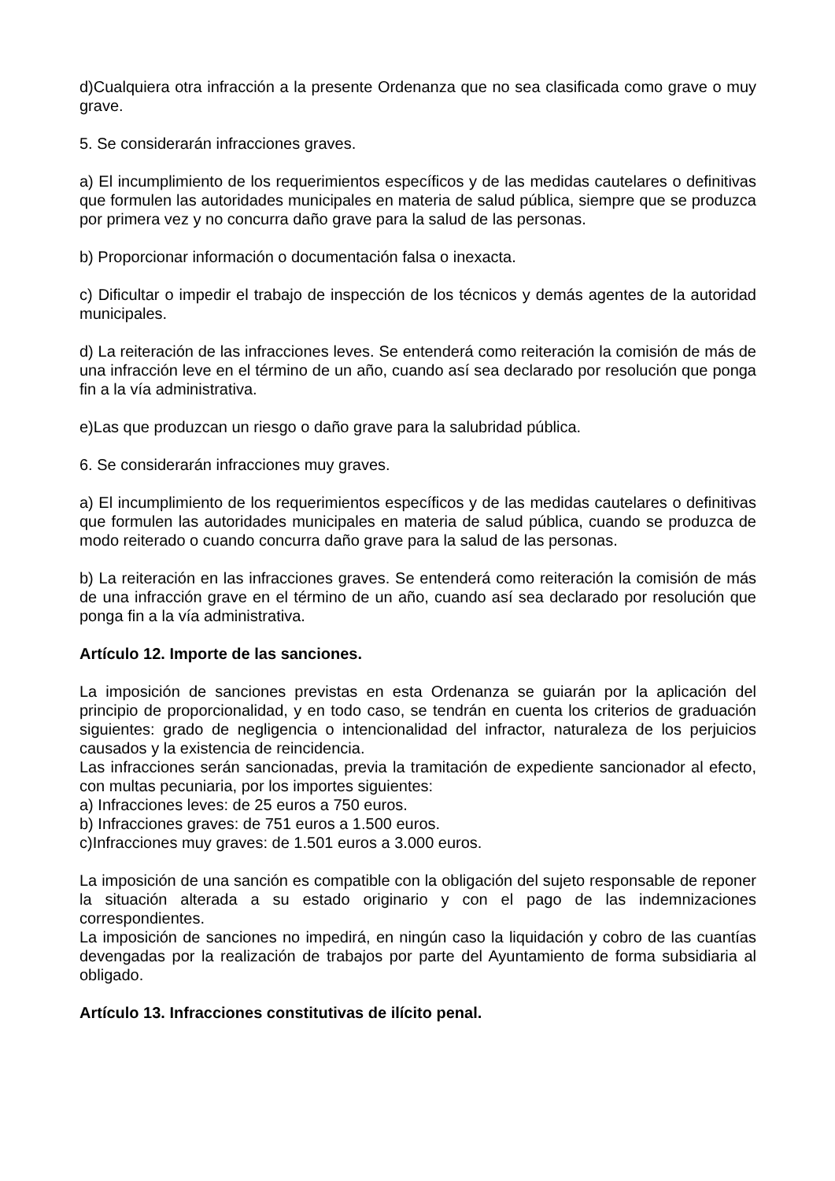d)Cualquiera otra infracción a la presente Ordenanza que no sea clasificada como grave o muy grave.
5. Se considerarán infracciones graves.
a) El incumplimiento de los requerimientos específicos y de las medidas cautelares o definitivas que formulen las autoridades municipales en materia de salud pública, siempre que se produzca por primera vez y no concurra daño grave para la salud de las personas.
b) Proporcionar información o documentación falsa o inexacta.
c) Dificultar o impedir el trabajo de inspección de los técnicos y demás agentes de la autoridad municipales.
d) La reiteración de las infracciones leves. Se entenderá como reiteración la comisión de más de una infracción leve en el término de un año, cuando así sea declarado por resolución que ponga fin a la vía administrativa.
e)Las que produzcan un riesgo o daño grave para la salubridad pública.
6. Se considerarán infracciones muy graves.
a) El incumplimiento de los requerimientos específicos y de las medidas cautelares o definitivas que formulen las autoridades municipales en materia de salud pública, cuando se produzca de modo reiterado o cuando concurra daño grave para la salud de las personas.
b) La reiteración en las infracciones graves. Se entenderá como reiteración la comisión de más de una infracción grave en el término de un año, cuando así sea declarado por resolución que ponga fin a la vía administrativa.
Artículo 12. Importe de las sanciones.
La imposición de sanciones previstas en esta Ordenanza se guiarán por la aplicación del principio de proporcionalidad, y en todo caso, se tendrán en cuenta los criterios de graduación siguientes: grado de negligencia o intencionalidad del infractor, naturaleza de los perjuicios causados y la existencia de reincidencia.
Las infracciones serán sancionadas, previa la tramitación de expediente sancionador al efecto, con multas pecuniaria, por los importes siguientes:
a) Infracciones leves: de 25 euros a 750 euros.
b) Infracciones graves: de 751 euros a 1.500 euros.
c)Infracciones muy graves: de 1.501 euros a 3.000 euros.
La imposición de una sanción es compatible con la obligación del sujeto responsable de reponer la situación alterada a su estado originario y con el pago de las indemnizaciones correspondientes.
La imposición de sanciones no impedirá, en ningún caso la liquidación y cobro de las cuantías devengadas por la realización de trabajos por parte del Ayuntamiento de forma subsidiaria al obligado.
Artículo 13. Infracciones constitutivas de ilícito penal.